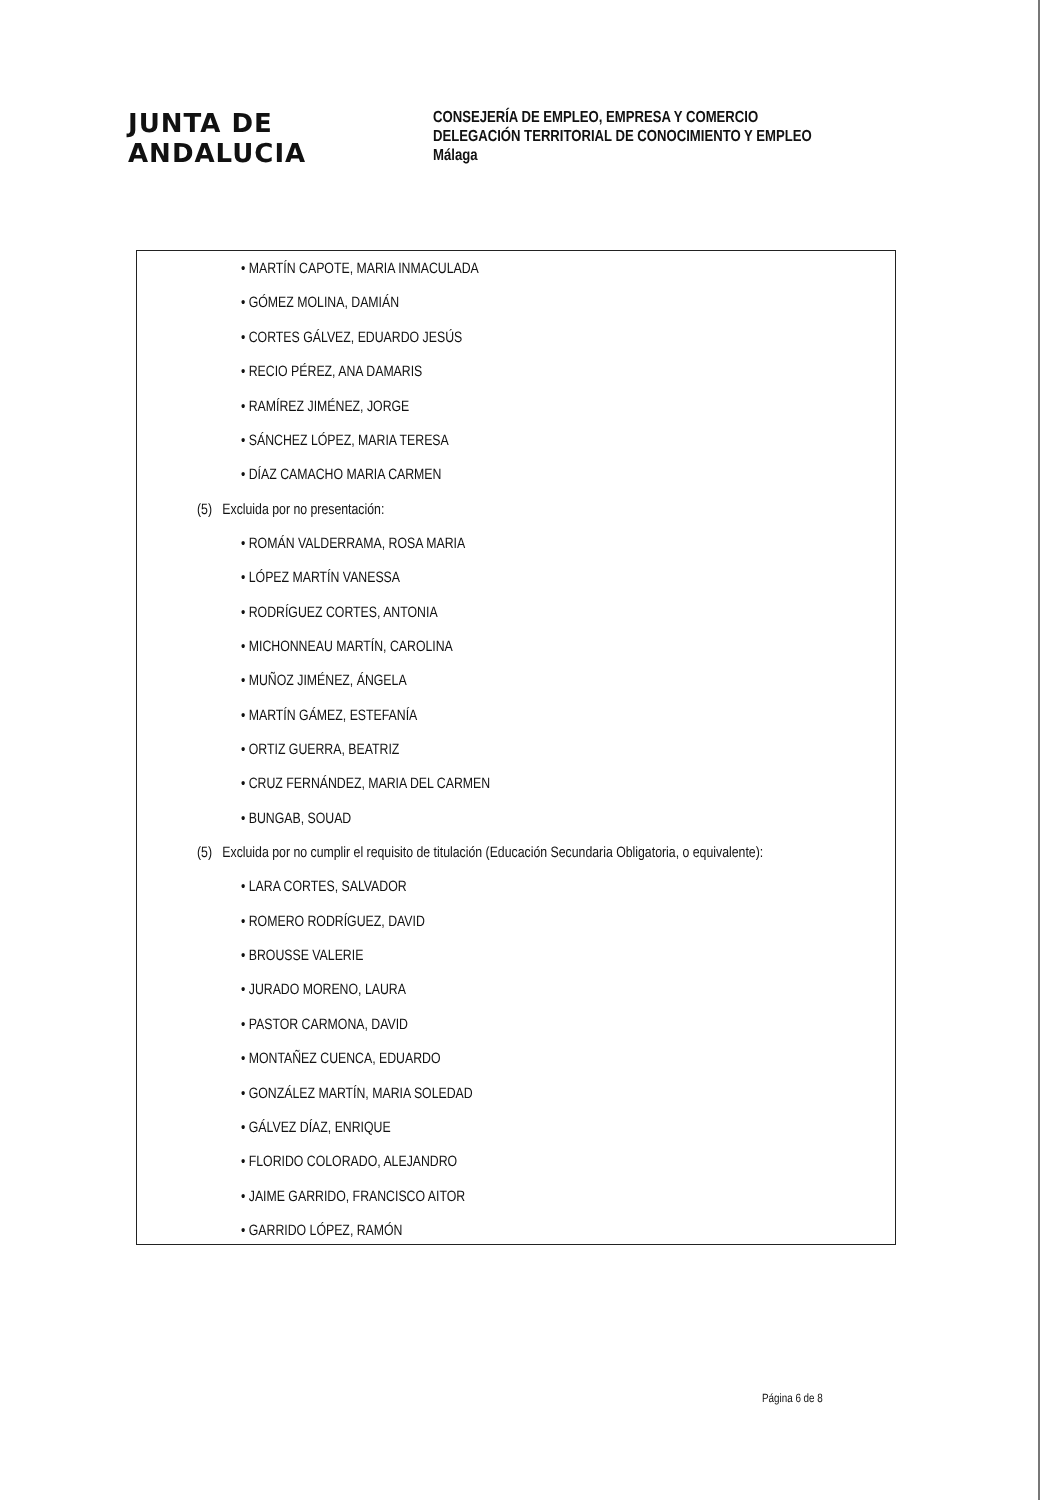JUNTA DE ANDALUCIA
CONSEJERÍA DE EMPLEO, EMPRESA Y COMERCIO
DELEGACIÓN TERRITORIAL DE CONOCIMIENTO Y EMPLEO
Málaga
• MARTÍN CAPOTE, MARIA INMACULADA
• GÓMEZ MOLINA, DAMIÁN
• CORTES GÁLVEZ, EDUARDO JESÚS
• RECIO PÉREZ, ANA DAMARIS
• RAMÍREZ JIMÉNEZ, JORGE
• SÁNCHEZ LÓPEZ, MARIA TERESA
• DÍAZ CAMACHO MARIA CARMEN
(5) Excluida por no presentación:
• ROMÁN VALDERRAMA, ROSA MARIA
• LÓPEZ MARTÍN VANESSA
• RODRÍGUEZ CORTES, ANTONIA
• MICHONNEAU MARTÍN, CAROLINA
• MUÑOZ JIMÉNEZ, ÁNGELA
• MARTÍN GÁMEZ, ESTEFANÍA
• ORTIZ GUERRA, BEATRIZ
• CRUZ FERNÁNDEZ, MARIA DEL CARMEN
• BUNGAB, SOUAD
(5) Excluida por no cumplir el requisito de titulación (Educación Secundaria Obligatoria, o equivalente):
• LARA CORTES, SALVADOR
• ROMERO RODRÍGUEZ, DAVID
• BROUSSE VALERIE
• JURADO MORENO, LAURA
• PASTOR CARMONA, DAVID
• MONTAÑEZ CUENCA, EDUARDO
• GONZÁLEZ MARTÍN, MARIA SOLEDAD
• GÁLVEZ DÍAZ, ENRIQUE
• FLORIDO COLORADO, ALEJANDRO
• JAIME GARRIDO, FRANCISCO AITOR
• GARRIDO LÓPEZ, RAMÓN
Página 6 de 8